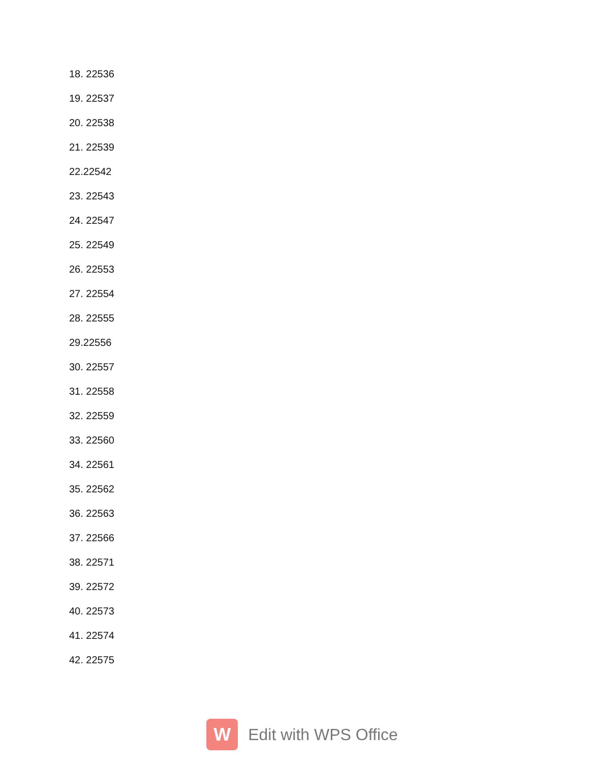18. 22536
19. 22537
20. 22538
21. 22539
22.22542
23. 22543
24. 22547
25. 22549
26. 22553
27. 22554
28. 22555
29.22556
30. 22557
31. 22558
32. 22559
33. 22560
34. 22561
35. 22562
36. 22563
37. 22566
38. 22571
39. 22572
40. 22573
41. 22574
42. 22575
W
Edit with WPS Office